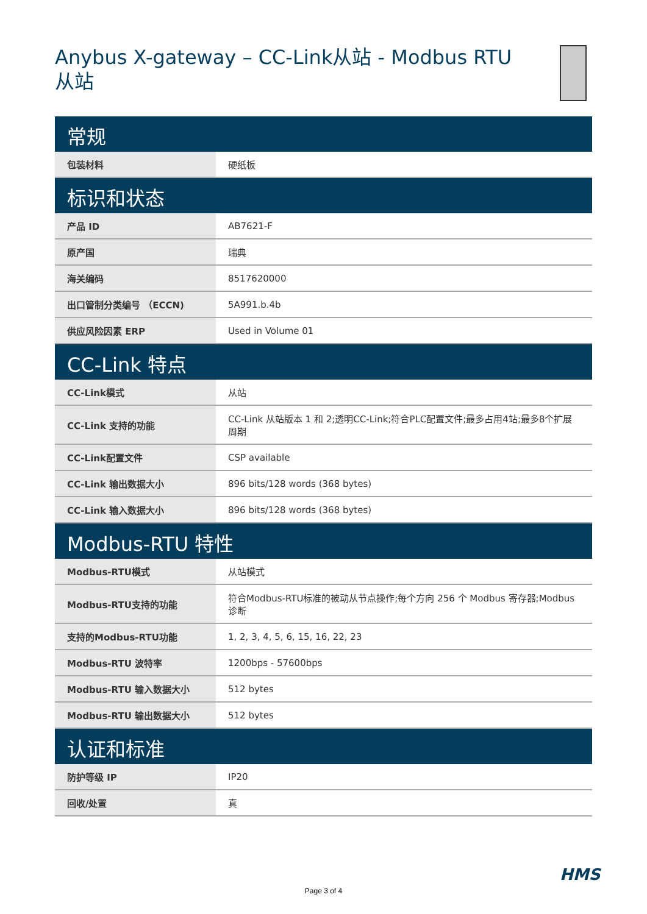Anybus X-gateway – CC-Link从站 - Modbus RTU从站
| 常规 | |
| --- | --- |
| 包装材料 | 硬纸板 |
| 标识和状态 | |
| 产品 ID | AB7621-F |
| 原产国 | 瑞典 |
| 海关编码 | 8517620000 |
| 出口管制分类编号 （ECCN) | 5A991.b.4b |
| 供应风险因素 ERP | Used in Volume 01 |
| CC-Link 特点 | |
| CC-Link模式 | 从站 |
| CC-Link 支持的功能 | CC-Link 从站版本 1 和 2;透明CC-Link;符合PLC配置文件;最多占用4站;最多8个扩展周期 |
| CC-Link配置文件 | CSP available |
| CC-Link 输出数据大小 | 896 bits/128 words (368 bytes) |
| CC-Link 输入数据大小 | 896 bits/128 words (368 bytes) |
| Modbus-RTU 特性 | |
| Modbus-RTU模式 | 从站模式 |
| Modbus-RTU支持的功能 | 符合Modbus-RTU标准的被动从节点操作;每个方向 256 个 Modbus 寄存器;Modbus 诊断 |
| 支持的Modbus-RTU功能 | 1, 2, 3, 4, 5, 6, 15, 16, 22, 23 |
| Modbus-RTU 波特率 | 1200bps - 57600bps |
| Modbus-RTU 输入数据大小 | 512 bytes |
| Modbus-RTU 输出数据大小 | 512 bytes |
| 认证和标准 | |
| 防护等级 IP | IP20 |
| 回收/处置 | 真 |
HMS
Page 3 of 4